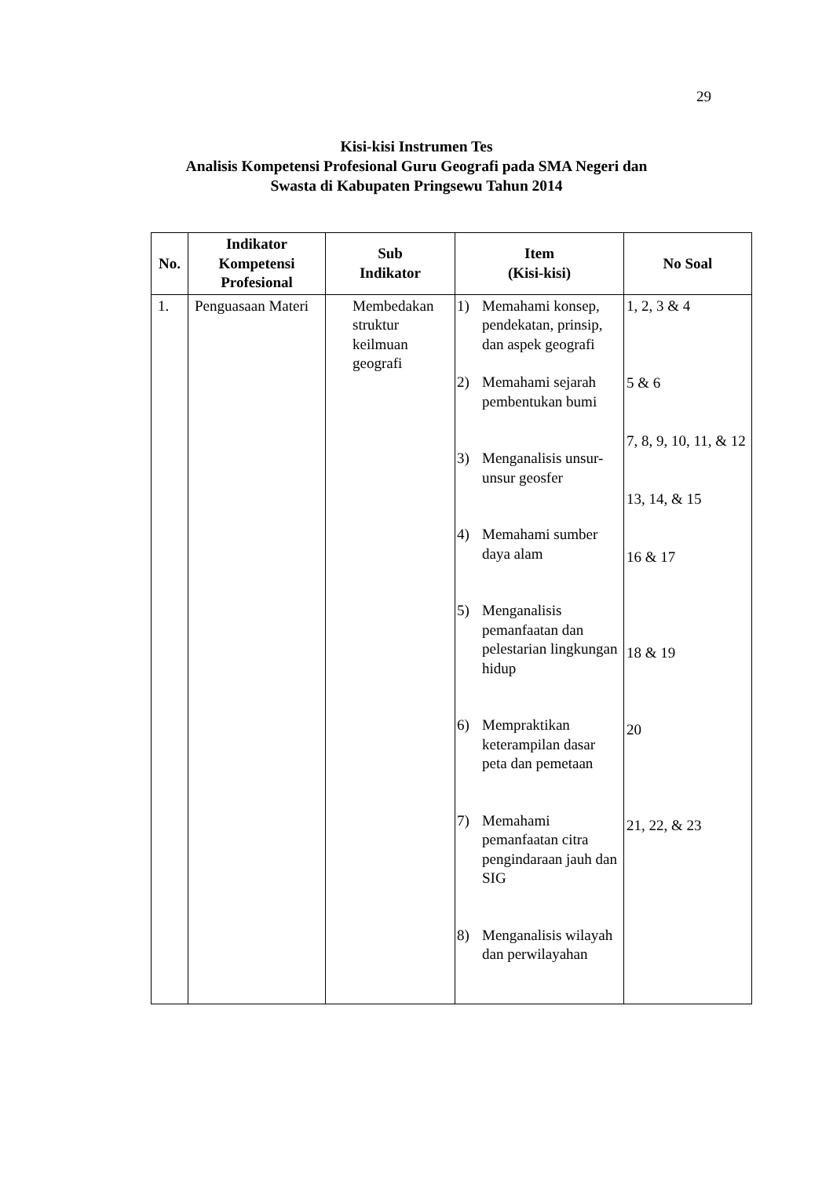29
Kisi-kisi Instrumen Tes
Analisis Kompetensi Profesional Guru Geografi pada SMA Negeri dan
Swasta di Kabupaten Pringsewu Tahun 2014
| No. | Indikator Kompetensi Profesional | Sub Indikator | Item (Kisi-kisi) | No Soal |
| --- | --- | --- | --- | --- |
| 1. | Penguasaan Materi | Membedakan struktur keilmuan geografi | 1) Memahami konsep, pendekatan, prinsip, dan aspek geografi 2) Memahami sejarah pembentukan bumi 3) Menganalisis unsur-unsur geosfer 4) Memahami sumber daya alam 5) Menganalisis pemanfaatan dan pelestarian lingkungan hidup 6) Mempraktikan keterampilan dasar peta dan pemetaan 7) Memahami pemanfaatan citra pengindaraan jauh dan SIG 8) Menganalisis wilayah dan perwilayahan | 1, 2, 3 & 4 5 & 6 7, 8, 9, 10, 11, & 12 13, 14, & 15 16 & 17 18 & 19 20 21, 22, & 23 |